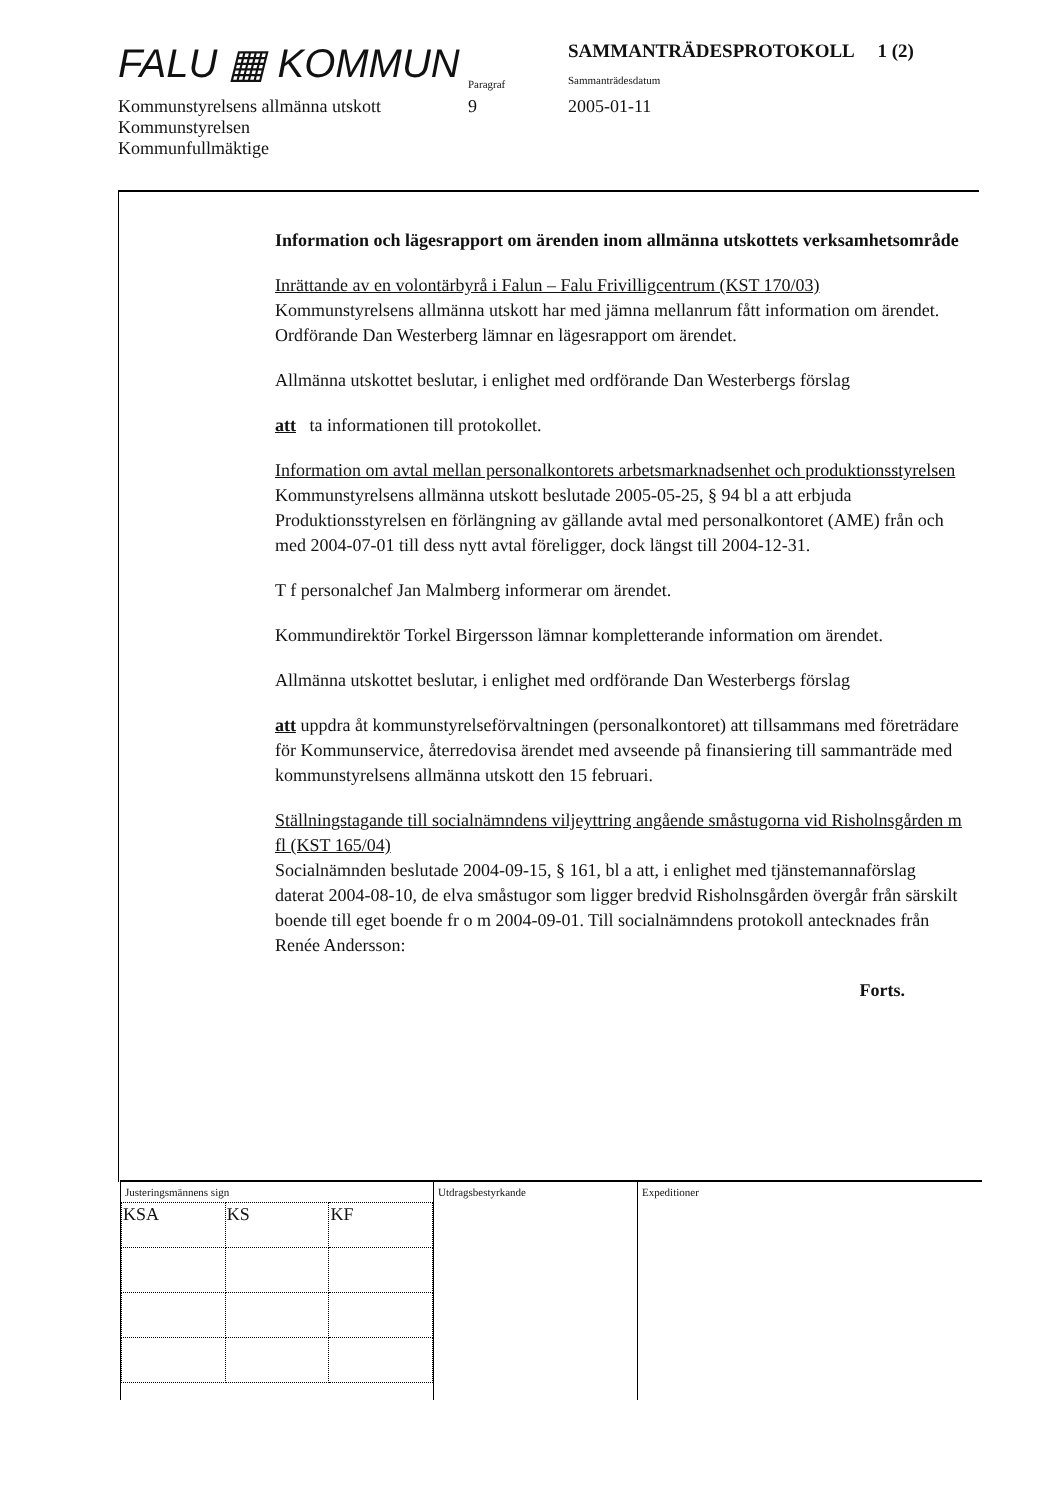FALU ▦ KOMMUN
Paragraf
SAMMANTRÄDESPROTOKOLL 1 (2)
Sammanträdesdatum
Kommunstyrelsens allmänna utskott
Kommunstyrelsen
Kommunfullmäktige
9 2005-01-11
Information och lägesrapport om ärenden inom allmänna utskottets verksamhetsområde
Inrättande av en volontärbyrå i Falun – Falu Frivilligcentrum (KST 170/03)
Kommunstyrelsens allmänna utskott har med jämna mellanrum fått information om ärendet.
Ordförande Dan Westerberg lämnar en lägesrapport om ärendet.
Allmänna utskottet beslutar, i enlighet med ordförande Dan Westerbergs förslag
att ta informationen till protokollet.
Information om avtal mellan personalkontorets arbetsmarknadsenhet och produktionsstyrelsen
Kommunstyrelsens allmänna utskott beslutade 2005-05-25, § 94 bl a att erbjuda Produktionsstyrelsen en förlängning av gällande avtal med personalkontoret (AME) från och med 2004-07-01 till dess nytt avtal föreligger, dock längst till 2004-12-31.
T f personalchef Jan Malmberg informerar om ärendet.
Kommundirektör Torkel Birgersson lämnar kompletterande information om ärendet.
Allmänna utskottet beslutar, i enlighet med ordförande Dan Westerbergs förslag
att uppdra åt kommunstyrelseförvaltningen (personalkontoret) att tillsammans med företrädare för Kommunservice, återredovisa ärendet med avseende på finansiering till sammanträde med kommunstyrelsens allmänna utskott den 15 februari.
Ställningstagande till socialnämndens viljeyttring angående småstugorna vid Risholnsgården m fl (KST 165/04)
Socialnämnden beslutade 2004-09-15, § 161, bl a att, i enlighet med tjänstemannaförslag daterat 2004-08-10, de elva småstugor som ligger bredvid Risholnsgården övergår från särskilt boende till eget boende fr o m 2004-09-01. Till socialnämndens protokoll antecknades från Renée Andersson:
Forts.
Justeringsmännens sign
| KSA | KS | KF |
Utdragsbestyrkande
Expeditioner